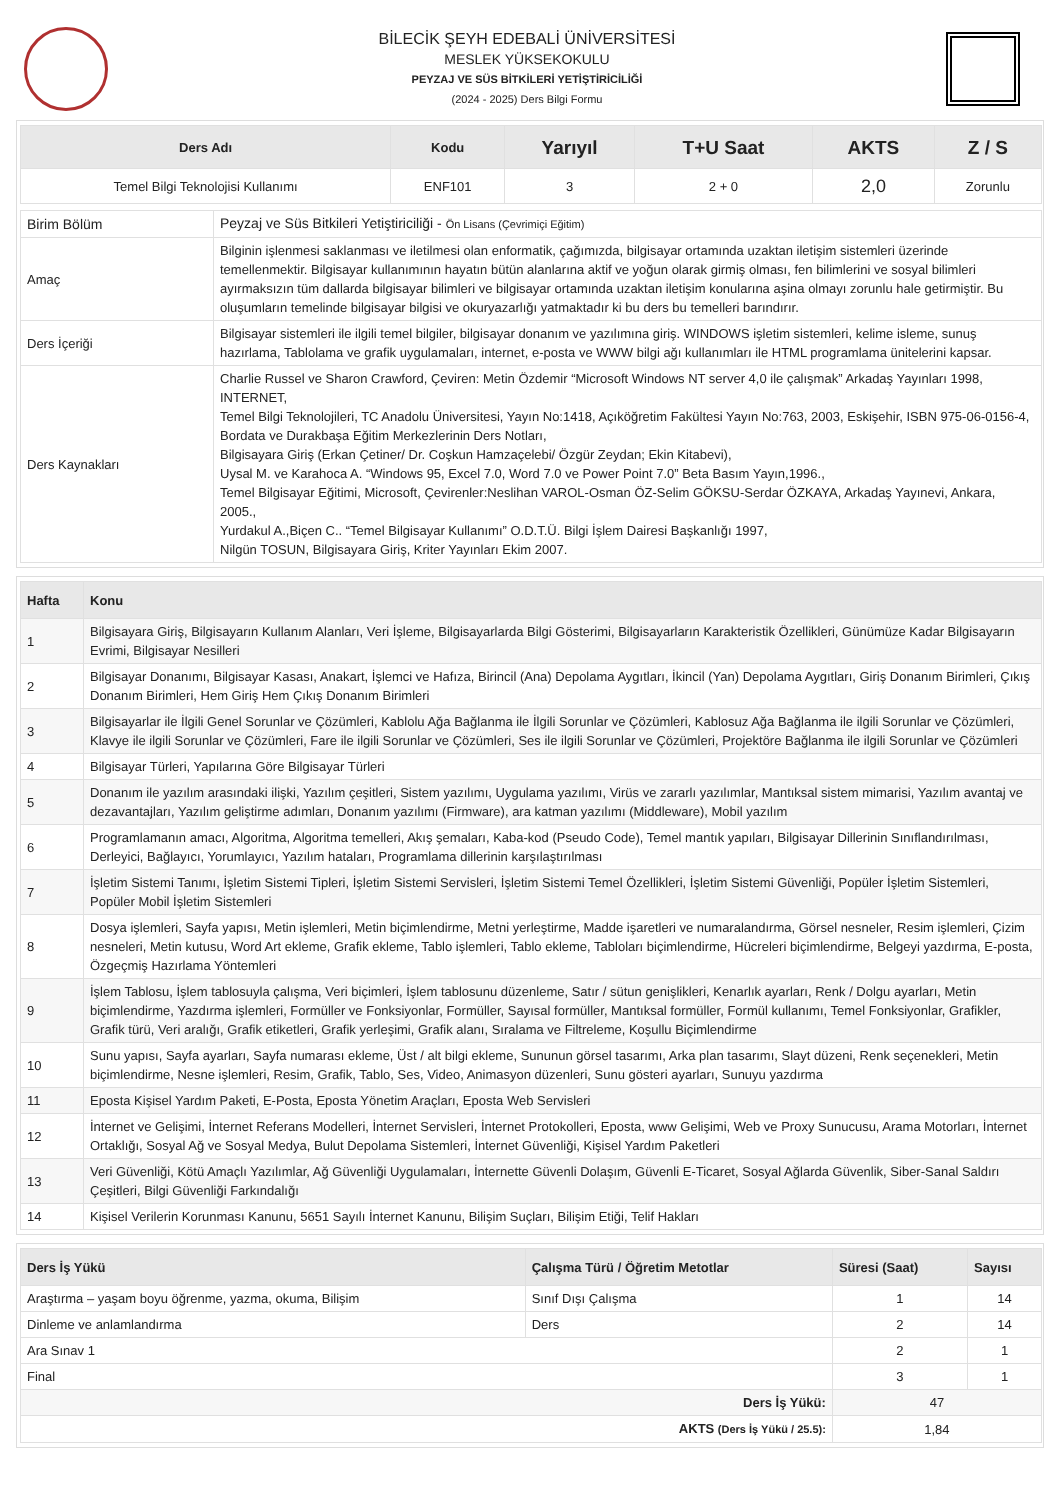BİLECİK ŞEYH EDEBALİ ÜNİVERSİTESİ
MESLEK YÜKSEKOKULU
PEYZAJ VE SÜS BİTKİLERİ YETİŞTİRİCİLİĞİ
(2024 - 2025) Ders Bilgi Formu
| Ders Adı | Kodu | Yarıyıl | T+U Saat | AKTS | Z / S |
| --- | --- | --- | --- | --- | --- |
| Temel Bilgi Teknolojisi Kullanımı | ENF101 | 3 | 2 + 0 | 2,0 | Zorunlu |
| Birim Bölüm | Peyzaj ve Süs Bitkileri Yetiştiriciliği - Ön Lisans (Çevrimiçi Eğitim) |
| Amaç | Bilginin işlenmesi saklanması ve iletilmesi olan enformatik, çağımızda, bilgisayar ortamında uzaktan iletişim sistemleri üzerinde temellenmektir. Bilgisayar kullanımının hayatın bütün alanlarına aktif ve yoğun olarak girmiş olması, fen bilimlerini ve sosyal bilimleri ayırmaksızın tüm dallarda bilgisayar bilimleri ve bilgisayar ortamında uzaktan iletişim konularına aşina olmayı zorunlu hale getirmiştir. Bu oluşumların temelinde bilgisayar bilgisi ve okuryazarlığı yatmaktadır ki bu ders bu temelleri barındırır. |
| Ders İçeriği | Bilgisayar sistemleri ile ilgili temel bilgiler, bilgisayar donanım ve yazılımına giriş. WINDOWS işletim sistemleri, kelime isleme, sunuş hazırlama, Tablolama ve grafik uygulamaları, internet, e-posta ve WWW bilgi ağı kullanımları ile HTML programlama ünitelerini kapsar. |
| Ders Kaynakları | Charlie Russel ve Sharon Crawford, Çeviren: Metin Özdemir “Microsoft Windows NT server 4,0 ile çalışmak” Arkadaş Yayınları 1998, INTERNET, Temel Bilgi Teknolojileri, TC Anadolu Üniversitesi, Yayın No:1418, Açıköğretim Fakültesi Yayın No:763, 2003, Eskişehir, ISBN 975-06-0156-4, Bordata ve Durakbaşa Eğitim Merkezlerinin Ders Notları, Bilgisayara Giriş (Erkan Çetiner/ Dr. Coşkun Hamzaçelebi/ Özgür Zeydan; Ekin Kitabevi), Uysal M. ve Karahoca A. “Windows 95, Excel 7.0, Word 7.0 ve Power Point 7.0” Beta Basım Yayın,1996., Temel Bilgisayar Eğitimi, Microsoft, Çevirenler:Neslihan VAROL-Osman ÖZ-Selim GÖKSU-Serdar ÖZKAYA, Arkadaş Yayınevi, Ankara, 2005., Yurdakul A.,Biçen C.. “Temel Bilgisayar Kullanımı” O.D.T.Ü. Bilgi İşlem Dairesi Başkanlığı 1997, Nilgün TOSUN, Bilgisayara Giriş, Kriter Yayınları Ekim 2007. |
| Hafta | Konu |
| --- | --- |
| 1 | Bilgisayara Giriş, Bilgisayarın Kullanım Alanları, Veri İşleme, Bilgisayarlarda Bilgi Gösterimi, Bilgisayarların Karakteristik Özellikleri, Günümüze Kadar Bilgisayarın Evrimi, Bilgisayar Nesilleri |
| 2 | Bilgisayar Donanımı, Bilgisayar Kasası, Anakart, İşlemci ve Hafıza, Birincil (Ana) Depolama Aygıtları, İkincil (Yan) Depolama Aygıtları, Giriş Donanım Birimleri, Çıkış Donanım Birimleri, Hem Giriş Hem Çıkış Donanım Birimleri |
| 3 | Bilgisayarlar ile İlgili Genel Sorunlar ve Çözümleri, Kablolu Ağa Bağlanma ile İlgili Sorunlar ve Çözümleri, Kablosuz Ağa Bağlanma ile ilgili Sorunlar ve Çözümleri, Klavye ile ilgili Sorunlar ve Çözümleri, Fare ile ilgili Sorunlar ve Çözümleri, Ses ile ilgili Sorunlar ve Çözümleri, Projektöre Bağlanma ile ilgili Sorunlar ve Çözümleri |
| 4 | Bilgisayar Türleri, Yapılarına Göre Bilgisayar Türleri |
| 5 | Donanım ile yazılım arasındaki ilişki, Yazılım çeşitleri, Sistem yazılımı, Uygulama yazılımı, Virüs ve zararlı yazılımlar, Mantıksal sistem mimarisi, Yazılım avantaj ve dezavantajları, Yazılım geliştirme adımları, Donanım yazılımı (Firmware), ara katman yazılımı (Middleware), Mobil yazılım |
| 6 | Programlamanın amacı, Algoritma, Algoritma temelleri, Akış şemaları, Kaba-kod (Pseudo Code), Temel mantık yapıları, Bilgisayar Dillerinin Sınıflandırılması, Derleyici, Bağlayıcı, Yorumlayıcı, Yazılım hataları, Programlama dillerinin karşılaştırılması |
| 7 | İşletim Sistemi Tanımı, İşletim Sistemi Tipleri, İşletim Sistemi Servisleri, İşletim Sistemi Temel Özellikleri, İşletim Sistemi Güvenliği, Popüler İşletim Sistemleri, Popüler Mobil İşletim Sistemleri |
| 8 | Dosya işlemleri, Sayfa yapısı, Metin işlemleri, Metin biçimlendirme, Metni yerleştirme, Madde işaretleri ve numaralandırma, Görsel nesneler, Resim işlemleri, Çizim nesneleri, Metin kutusu, Word Art ekleme, Grafik ekleme, Tablo işlemleri, Tablo ekleme, Tabloları biçimlendirme, Hücreleri biçimlendirme, Belgeyi yazdırma, E-posta, Özgeçmiş Hazırlama Yöntemleri |
| 9 | İşlem Tablosu, İşlem tablosuyla çalışma, Veri biçimleri, İşlem tablosunu düzenleme, Satır / sütun genişlikleri, Kenarlık ayarları, Renk / Dolgu ayarları, Metin biçimlendirme, Yazdırma işlemleri, Formüller ve Fonksiyonlar, Formüller, Sayısal formüller, Mantıksal formüller, Formül kullanımı, Temel Fonksiyonlar, Grafikler, Grafik türü, Veri aralığı, Grafik etiketleri, Grafik yerleşimi, Grafik alanı, Sıralama ve Filtreleme, Koşullu Biçimlendirme |
| 10 | Sunu yapısı, Sayfa ayarları, Sayfa numarası ekleme, Üst / alt bilgi ekleme, Sununun görsel tasarımı, Arka plan tasarımı, Slayt düzeni, Renk seçenekleri, Metin biçimlendirme, Nesne işlemleri, Resim, Grafik, Tablo, Ses, Video, Animasyon düzenleri, Sunu gösteri ayarları, Sunuyu yazdırma |
| 11 | Eposta Kişisel Yardım Paketi, E-Posta, Eposta Yönetim Araçları, Eposta Web Servisleri |
| 12 | İnternet ve Gelişimi, İnternet Referans Modelleri, İnternet Servisleri, İnternet Protokolleri, Eposta, www Gelişimi, Web ve Proxy Sunucusu, Arama Motorları, İnternet Ortaklığı, Sosyal Ağ ve Sosyal Medya, Bulut Depolama Sistemleri, İnternet Güvenliği, Kişisel Yardım Paketleri |
| 13 | Veri Güvenliği, Kötü Amaçlı Yazılımlar, Ağ Güvenliği Uygulamaları, İnternette Güvenli Dolaşım, Güvenli E-Ticaret, Sosyal Ağlarda Güvenlik, Siber-Sanal Saldırı Çeşitleri, Bilgi Güvenliği Farkındalığı |
| 14 | Kişisel Verilerin Korunması Kanunu, 5651 Sayılı İnternet Kanunu, Bilişim Suçları, Bilişim Etiği, Telif Hakları |
| Ders İş Yükü | Çalışma Türü / Öğretim Metotlar | Süresi (Saat) | Sayısı |
| --- | --- | --- | --- |
| Araştırma – yaşam boyu öğrenme, yazma, okuma, Bilişim | Sınıf Dışı Çalışma | 1 | 14 |
| Dinleme ve anlamlandırma | Ders | 2 | 14 |
| Ara Sınav 1 | | 2 | 1 |
| Final | | 3 | 1 |
| Ders İş Yükü: | | 47 | |
| AKTS (Ders İş Yükü / 25.5): | | 1,84 | |